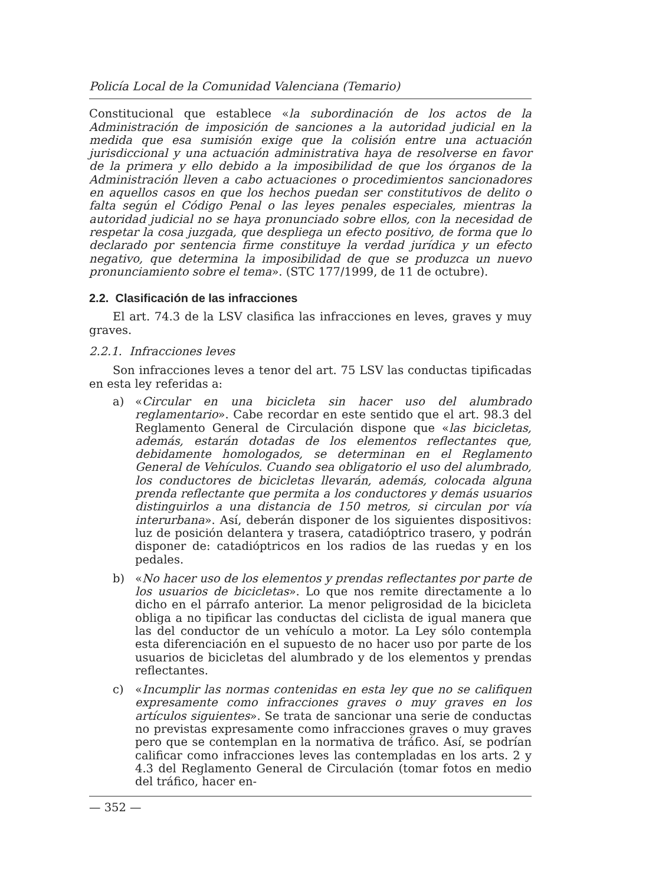Policía Local de la Comunidad Valenciana (Temario)
Constitucional que establece «la subordinación de los actos de la Administración de imposición de sanciones a la autoridad judicial en la medida que esa sumisión exige que la colisión entre una actuación jurisdiccional y una actuación administrativa haya de resolverse en favor de la primera y ello debido a la imposibilidad de que los órganos de la Administración lleven a cabo actuaciones o procedimientos sancionadores en aquellos casos en que los hechos puedan ser constitutivos de delito o falta según el Código Penal o las leyes penales especiales, mientras la autoridad judicial no se haya pronunciado sobre ellos, con la necesidad de respetar la cosa juzgada, que despliega un efecto positivo, de forma que lo declarado por sentencia firme constituye la verdad jurídica y un efecto negativo, que determina la imposibilidad de que se produzca un nuevo pronunciamiento sobre el tema». (STC 177/1999, de 11 de octubre).
2.2. Clasificación de las infracciones
El art. 74.3 de la LSV clasifica las infracciones en leves, graves y muy graves.
2.2.1. Infracciones leves
Son infracciones leves a tenor del art. 75 LSV las conductas tipificadas en esta ley referidas a:
a) «Circular en una bicicleta sin hacer uso del alumbrado reglamentario». Cabe recordar en este sentido que el art. 98.3 del Reglamento General de Circulación dispone que «las bicicletas, además, estarán dotadas de los elementos reflectantes que, debidamente homologados, se determinan en el Reglamento General de Vehículos. Cuando sea obligatorio el uso del alumbrado, los conductores de bicicletas llevarán, además, colocada alguna prenda reflectante que permita a los conductores y demás usuarios distinguirlos a una distancia de 150 metros, si circulan por vía interurbana». Así, deberán disponer de los siguientes dispositivos: luz de posición delantera y trasera, catadióptrico trasero, y podrán disponer de: catadióptricos en los radios de las ruedas y en los pedales.
b) «No hacer uso de los elementos y prendas reflectantes por parte de los usuarios de bicicletas». Lo que nos remite directamente a lo dicho en el párrafo anterior. La menor peligrosidad de la bicicleta obliga a no tipificar las conductas del ciclista de igual manera que las del conductor de un vehículo a motor. La Ley sólo contempla esta diferenciación en el supuesto de no hacer uso por parte de los usuarios de bicicletas del alumbrado y de los elementos y prendas reflectantes.
c) «Incumplir las normas contenidas en esta ley que no se califiquen expresamente como infracciones graves o muy graves en los artículos siguientes». Se trata de sancionar una serie de conductas no previstas expresamente como infracciones graves o muy graves pero que se contemplan en la normativa de tráfico. Así, se podrían calificar como infracciones leves las contempladas en los arts. 2 y 4.3 del Reglamento General de Circulación (tomar fotos en medio del tráfico, hacer en-
— 352 —